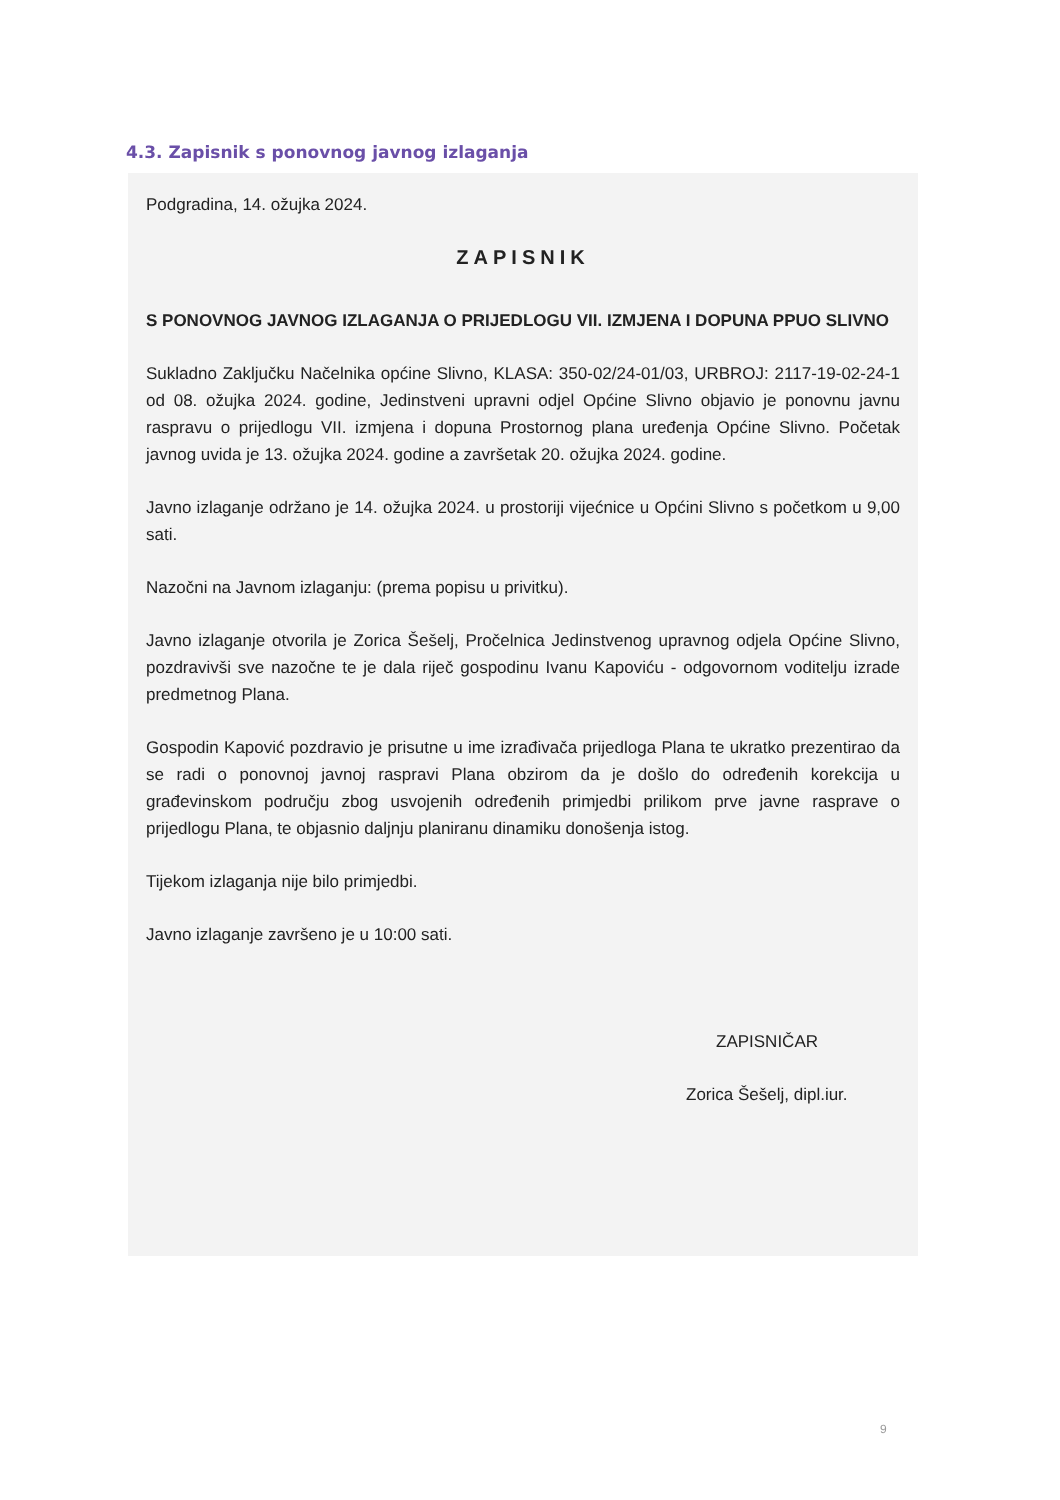4.3. Zapisnik s ponovnog javnog izlaganja
Podgradina, 14. ožujka 2024.
ZAPISNIK
S PONOVNOG JAVNOG IZLAGANJA O PRIJEDLOGU VII. IZMJENA I DOPUNA PPUO SLIVNO
Sukladno Zaključku Načelnika općine Slivno, KLASA: 350-02/24-01/03, URBROJ: 2117-19-02-24-1 od 08. ožujka 2024. godine, Jedinstveni upravni odjel Općine Slivno objavio je ponovnu javnu raspravu o prijedlogu VII. izmjena i dopuna Prostornog plana uređenja Općine Slivno. Početak javnog uvida je 13. ožujka 2024. godine a završetak 20. ožujka 2024. godine.
Javno izlaganje održano je 14. ožujka 2024. u prostoriji vijećnice u Općini Slivno s početkom u 9,00 sati.
Nazočni na Javnom izlaganju: (prema popisu u privitku).
Javno izlaganje otvorila je Zorica Šešelj, Pročelnica Jedinstvenog upravnog odjela Općine Slivno, pozdravivši sve nazočne te je dala riječ gospodinu Ivanu Kapoviću - odgovornom voditelju izrade predmetnog Plana.
Gospodin Kapović pozdravio je prisutne u ime izrađivača prijedloga Plana te ukratko prezentirao da se radi o ponovnoj javnoj raspravi Plana obzirom da je došlo do određenih korekcija u građevinskom području zbog usvojenih određenih primjedbi prilikom prve javne rasprave o prijedlogu Plana, te objasnio daljnju planiranu dinamiku donošenja istog.
Tijekom izlaganja nije bilo primjedbi.
Javno izlaganje završeno je u 10:00 sati.
ZAPISNIČAR
Zorica Šešelj, dipl.iur.
9